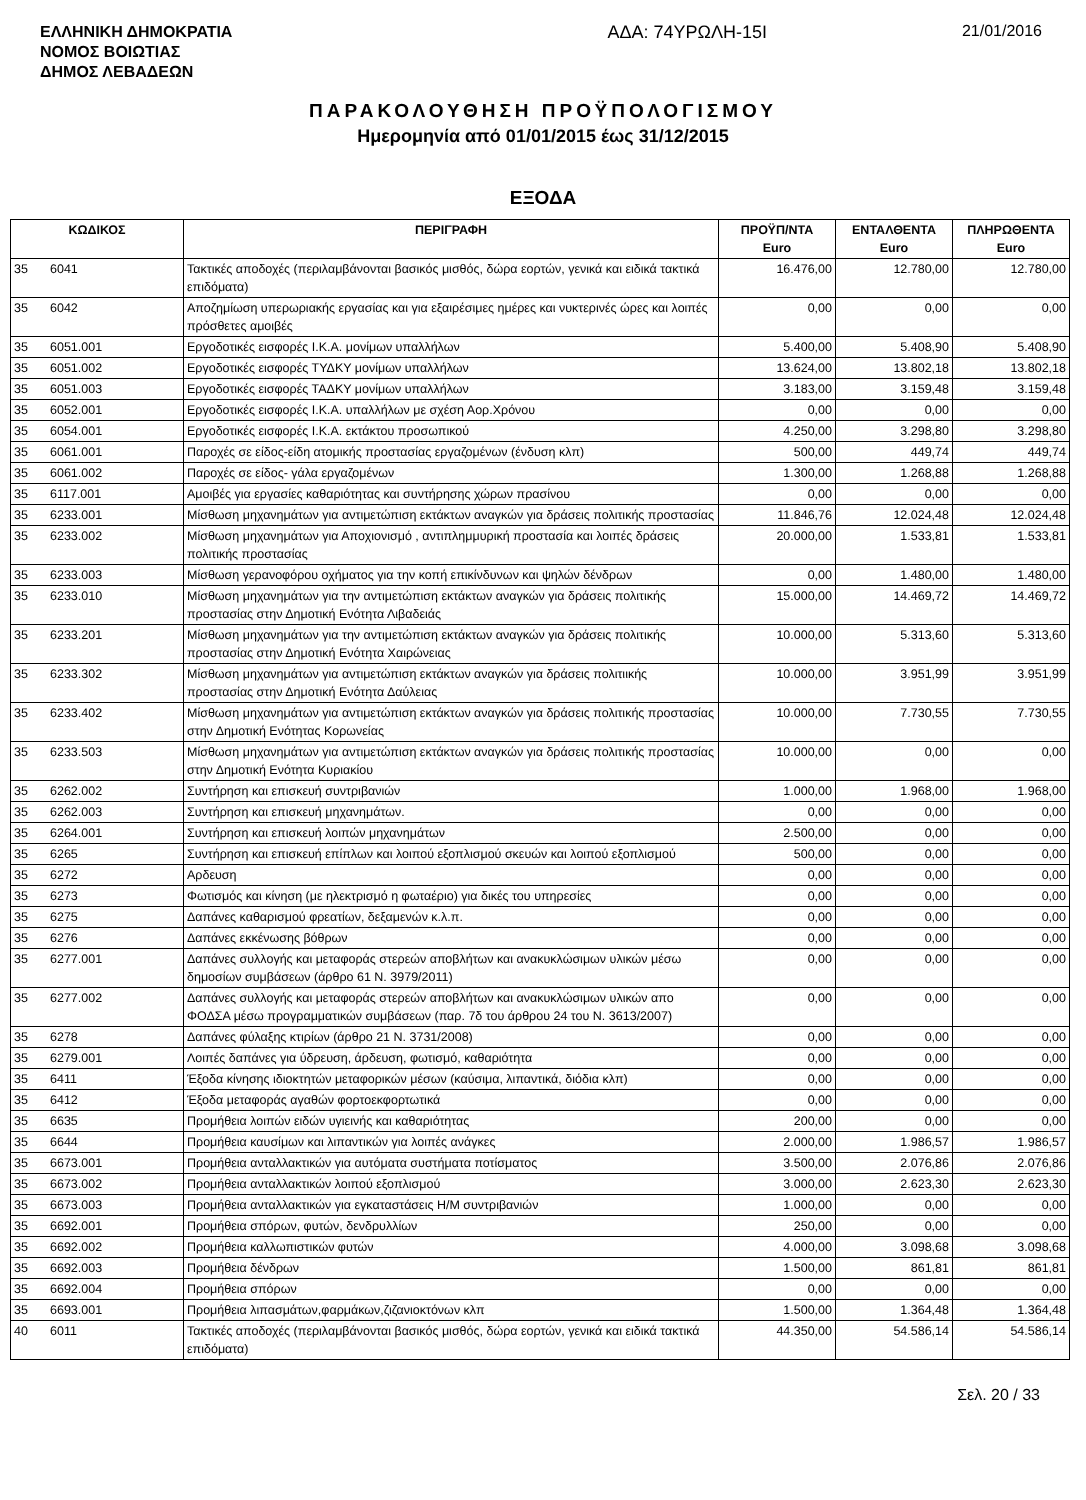ΕΛΛΗΝΙΚΗ ΔΗΜΟΚΡΑΤΙΑ
ΝΟΜΟΣ ΒΟΙΩΤΙΑΣ
ΔΗΜΟΣ ΛΕΒΑΔΕΩΝ
ΑΔΑ: 74ΥΡΩΛΗ-15Ι 21/01/2016
ΠΑΡΑΚΟΛΟΥΘΗΣΗ ΠΡΟΫΠΟΛΟΓΙΣΜΟΥ
Ημερομηνία από 01/01/2015 έως 31/12/2015
ΕΞΟΔΑ
| ΚΩΔΙΚΟΣ | | ΠΕΡΙΓΡΑΦΗ | ΠΡΟΫΠ/ΝΤΑ Euro | ΕΝΤΑΛΘΕΝΤΑ Euro | ΠΛΗΡΩΘΕΝΤΑ Euro |
| --- | --- | --- | --- | --- | --- |
| 35 | 6041 | Τακτικές αποδοχές (περιλαμβάνονται βασικός μισθός, δώρα εορτών, γενικά και ειδικά τακτικά επιδόματα) | 16.476,00 | 12.780,00 | 12.780,00 |
| 35 | 6042 | Αποζημίωση υπερωριακής εργασίας και για εξαιρέσιμες ημέρες και νυκτερινές ώρες και λοιπές πρόσθετες αμοιβές | 0,00 | 0,00 | 0,00 |
| 35 | 6051.001 | Εργοδοτικές εισφορές Ι.Κ.Α. μονίμων υπαλλήλων | 5.400,00 | 5.408,90 | 5.408,90 |
| 35 | 6051.002 | Εργοδοτικές εισφορές ΤΥΔΚΥ μονίμων υπαλλήλων | 13.624,00 | 13.802,18 | 13.802,18 |
| 35 | 6051.003 | Εργοδοτικές εισφορές ΤΑΔΚΥ μονίμων υπαλλήλων | 3.183,00 | 3.159,48 | 3.159,48 |
| 35 | 6052.001 | Εργοδοτικές εισφορές Ι.Κ.Α. υπαλλήλων με σχέση Αορ.Χρόνου | 0,00 | 0,00 | 0,00 |
| 35 | 6054.001 | Εργοδοτικές εισφορές Ι.Κ.Α. εκτάκτου προσωπικού | 4.250,00 | 3.298,80 | 3.298,80 |
| 35 | 6061.001 | Παροχές σε είδος-είδη ατομικής προστασίας εργαζομένων (ένδυση κλπ) | 500,00 | 449,74 | 449,74 |
| 35 | 6061.002 | Παροχές σε είδος- γάλα εργαζομένων | 1.300,00 | 1.268,88 | 1.268,88 |
| 35 | 6117.001 | Αμοιβές για εργασίες καθαριότητας και συντήρησης χώρων πρασίνου | 0,00 | 0,00 | 0,00 |
| 35 | 6233.001 | Μίσθωση μηχανημάτων για αντιμετώπιση εκτάκτων αναγκών για δράσεις πολιτικής προστασίας | 11.846,76 | 12.024,48 | 12.024,48 |
| 35 | 6233.002 | Μίσθωση μηχανημάτων για Αποχιονισμό , αντιπλημμυρική προστασία και λοιπές δράσεις πολιτικής προστασίας | 20.000,00 | 1.533,81 | 1.533,81 |
| 35 | 6233.003 | Μίσθωση γερανοφόρου οχήματος για την κοπή επικίνδυνων και ψηλών δένδρων | 0,00 | 1.480,00 | 1.480,00 |
| 35 | 6233.010 | Μίσθωση μηχανημάτων για την αντιμετώπιση εκτάκτων αναγκών για δράσεις πολιτικής προστασίας στην Δημοτική Ενότητα Λιβαδειάς | 15.000,00 | 14.469,72 | 14.469,72 |
| 35 | 6233.201 | Μίσθωση μηχανημάτων για την αντιμετώπιση εκτάκτων αναγκών για δράσεις πολιτικής προστασίας στην Δημοτική Ενότητα Χαιρώνειας | 10.000,00 | 5.313,60 | 5.313,60 |
| 35 | 6233.302 | Μίσθωση μηχανημάτων για αντιμετώπιση εκτάκτων αναγκών για δράσεις πολιτιικής προστασίας στην Δημοτική Ενότητα Δαύλειας | 10.000,00 | 3.951,99 | 3.951,99 |
| 35 | 6233.402 | Μίσθωση μηχανημάτων για αντιμετώπιση εκτάκτων αναγκών για δράσεις πολιτικής προστασίας στην Δημοτική Ενότητας Κορωνείας | 10.000,00 | 7.730,55 | 7.730,55 |
| 35 | 6233.503 | Μίσθωση μηχανημάτων για αντιμετώπιση εκτάκτων αναγκών για δράσεις πολιτικής προστασίας στην Δημοτική Ενότητα Κυριακίου | 10.000,00 | 0,00 | 0,00 |
| 35 | 6262.002 | Συντήρηση και επισκευή συντριβανιών | 1.000,00 | 1.968,00 | 1.968,00 |
| 35 | 6262.003 | Συντήρηση και επισκευή μηχανημάτων. | 0,00 | 0,00 | 0,00 |
| 35 | 6264.001 | Συντήρηση και επισκευή λοιπών μηχανημάτων | 2.500,00 | 0,00 | 0,00 |
| 35 | 6265 | Συντήρηση και επισκευή επίπλων και λοιπού εξοπλισμού σκευών και λοιπού εξοπλισμού | 500,00 | 0,00 | 0,00 |
| 35 | 6272 | Αρδευση | 0,00 | 0,00 | 0,00 |
| 35 | 6273 | Φωτισμός και κίνηση (με ηλεκτρισμό η φωταέριο) για δικές του υπηρεσίες | 0,00 | 0,00 | 0,00 |
| 35 | 6275 | Δαπάνες καθαρισμού φρεατίων, δεξαμενών κ.λ.π. | 0,00 | 0,00 | 0,00 |
| 35 | 6276 | Δαπάνες εκκένωσης βόθρων | 0,00 | 0,00 | 0,00 |
| 35 | 6277.001 | Δαπάνες συλλογής και μεταφοράς στερεών αποβλήτων και ανακυκλώσιμων υλικών μέσω δημοσίων συμβάσεων (άρθρο 61 Ν. 3979/2011) | 0,00 | 0,00 | 0,00 |
| 35 | 6277.002 | Δαπάνες συλλογής και μεταφοράς στερεών αποβλήτων και ανακυκλώσιμων υλικών απο ΦΟΔΣΑ μέσω προγραμματικών συμβάσεων (παρ. 7δ του άρθρου 24 του Ν. 3613/2007) | 0,00 | 0,00 | 0,00 |
| 35 | 6278 | Δαπάνες φύλαξης κτιρίων (άρθρο 21 Ν. 3731/2008) | 0,00 | 0,00 | 0,00 |
| 35 | 6279.001 | Λοιπές δαπάνες για ύδρευση, άρδευση, φωτισμό, καθαριότητα | 0,00 | 0,00 | 0,00 |
| 35 | 6411 | Έξοδα κίνησης ιδιοκτητών μεταφορικών μέσων (καύσιμα, λιπαντικά, διόδια κλπ) | 0,00 | 0,00 | 0,00 |
| 35 | 6412 | Έξοδα μεταφοράς αγαθών φορτοεκφορτωτικά | 0,00 | 0,00 | 0,00 |
| 35 | 6635 | Προμήθεια λοιπών ειδών υγιεινής και καθαριότητας | 200,00 | 0,00 | 0,00 |
| 35 | 6644 | Προμήθεια καυσίμων και λιπαντικών για λοιπές ανάγκες | 2.000,00 | 1.986,57 | 1.986,57 |
| 35 | 6673.001 | Προμήθεια ανταλλακτικών για αυτόματα συστήματα ποτίσματος | 3.500,00 | 2.076,86 | 2.076,86 |
| 35 | 6673.002 | Προμήθεια ανταλλακτικών λοιπού εξοπλισμού | 3.000,00 | 2.623,30 | 2.623,30 |
| 35 | 6673.003 | Προμήθεια ανταλλακτικών για εγκαταστάσεις Η/Μ συντριβανιών | 1.000,00 | 0,00 | 0,00 |
| 35 | 6692.001 | Προμήθεια σπόρων, φυτών, δενδρυλλίων | 250,00 | 0,00 | 0,00 |
| 35 | 6692.002 | Προμήθεια καλλωπιστικών φυτών | 4.000,00 | 3.098,68 | 3.098,68 |
| 35 | 6692.003 | Προμήθεια δένδρων | 1.500,00 | 861,81 | 861,81 |
| 35 | 6692.004 | Προμήθεια σπόρων | 0,00 | 0,00 | 0,00 |
| 35 | 6693.001 | Προμήθεια λιπασμάτων,φαρμάκων,ζιζανιοκτόνων κλπ | 1.500,00 | 1.364,48 | 1.364,48 |
| 40 | 6011 | Τακτικές αποδοχές (περιλαμβάνονται βασικός μισθός, δώρα εορτών, γενικά και ειδικά τακτικά επιδόματα) | 44.350,00 | 54.586,14 | 54.586,14 |
Σελ. 20 / 33